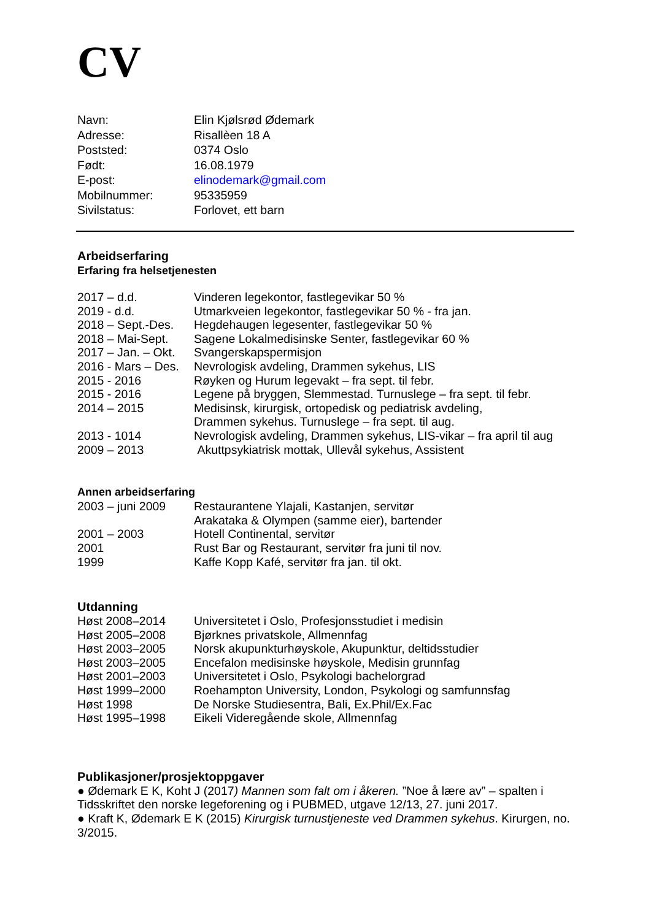CV
Navn: Elin Kjølsrød Ødemark
Adresse: Risallèen 18 A
Poststed: 0374 Oslo
Født: 16.08.1979
E-post: elinodemark@gmail.com
Mobilnummer: 95335959
Sivilstatus: Forlovet, ett barn
Arbeidserfaring
Erfaring fra helsetjenesten
2017 – d.d. Vinderen legekontor, fastlegevikar 50 %
2019 - d.d. Utmarkveien legekontor, fastlegevikar 50 % - fra jan.
2018 – Sept.-Des. Hegdehaugen legesenter, fastlegevikar 50 %
2018 – Mai-Sept. Sagene Lokalmedisinske Senter, fastlegevikar 60 %
2017 – Jan. – Okt. Svangerskapspermisjon
2016 - Mars – Des. Nevrologisk avdeling, Drammen sykehus, LIS
2015 - 2016 Røyken og Hurum legevakt – fra sept. til febr.
2015 - 2016 Legene på bryggen, Slemmestad. Turnuslege – fra sept. til febr.
2014 – 2015 Medisinsk, kirurgisk, ortopedisk og pediatrisk avdeling,
Drammen sykehus. Turnuslege – fra sept. til aug.
2013 - 1014 Nevrologisk avdeling, Drammen sykehus, LIS-vikar – fra april til aug
2009 – 2013 Akuttpsykiatrisk mottak, Ullevål sykehus, Assistent
Annen arbeidserfaring
2003 – juni 2009 Restaurantene Ylajali, Kastanjen, servitør
Arakataka & Olympen (samme eier), bartender
2001 – 2003 Hotell Continental, servitør
2001 Rust Bar og Restaurant, servitør fra juni til nov.
1999 Kaffe Kopp Kafé, servitør fra jan. til okt.
Utdanning
Høst 2008–2014 Universitetet i Oslo, Profesjonsstudiet i medisin
Høst 2005–2008 Bjørknes privatskole, Allmennfag
Høst 2003–2005 Norsk akupunkturhøyskole, Akupunktur, deltidsstudier
Høst 2003–2005 Encefalon medisinske høyskole, Medisin grunnfag
Høst 2001–2003 Universitetet i Oslo, Psykologi bachelorgrad
Høst 1999–2000 Roehampton University, London, Psykologi og samfunnsfag
Høst 1998 De Norske Studiesentra, Bali, Ex.Phil/Ex.Fac
Høst 1995–1998 Eikeli Videregående skole, Allmennfag
Publikasjoner/prosjektoppgaver
● Ødemark E K, Koht J (2017) Mannen som falt om i åkeren. ”Noe å lære av” – spalten i Tidsskriftet den norske legeforening og i PUBMED, utgave 12/13, 27. juni 2017.
● Kraft K, Ødemark E K (2015) Kirurgisk turnustjeneste ved Drammen sykehus. Kirurgen, no. 3/2015.